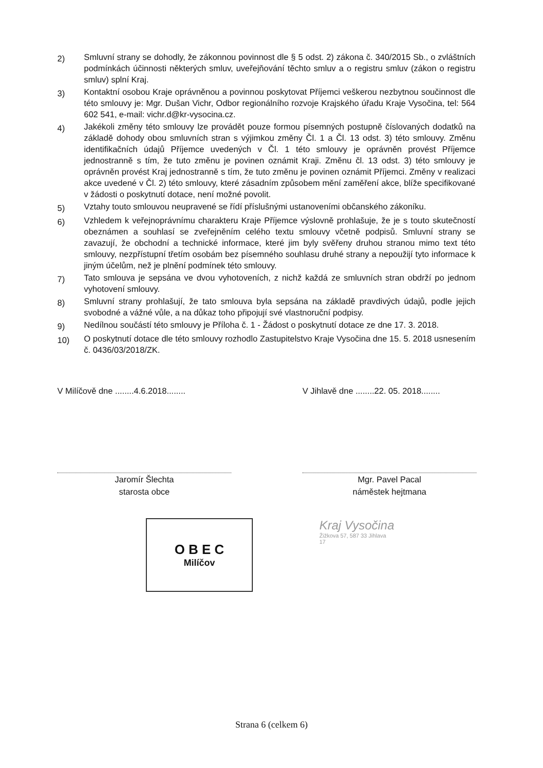2)
Smluvní strany se dohodly, že zákonnou povinnost dle § 5 odst. 2) zákona č. 340/2015 Sb., o zvláštních podmínkách účinnosti některých smluv, uveřejňování těchto smluv a o registru smluv (zákon o registru smluv) splní Kraj.
3)
Kontaktní osobou Kraje oprávněnou a povinnou poskytovat Příjemci veškerou nezbytnou součinnost dle této smlouvy je: Mgr. Dušan Vichr, Odbor regionálního rozvoje Krajského úřadu Kraje Vysočina, tel: 564 602 541, e-mail: vichr.d@kr-vysocina.cz.
4)
Jakékoli změny této smlouvy lze provádět pouze formou písemných postupně číslovaných dodatků na základě dohody obou smluvních stran s výjimkou změny Čl. 1 a Čl. 13 odst. 3) této smlouvy. Změnu identifikačních údajů Příjemce uvedených v Čl. 1 této smlouvy je oprávněn provést Příjemce jednostranně s tím, že tuto změnu je povinen oznámit Kraji. Změnu čl. 13 odst. 3) této smlouvy je oprávněn provést Kraj jednostranně s tím, že tuto změnu je povinen oznámit Příjemci. Změny v realizaci akce uvedené v Čl. 2) této smlouvy, které zásadním způsobem mění zaměření akce, blíže specifikované v žádosti o poskytnutí dotace, není možné povolit.
5)
Vztahy touto smlouvou neupravené se řídí příslušnými ustanoveními občanského zákoníku.
6)
Vzhledem k veřejnoprávnímu charakteru Kraje Příjemce výslovně prohlašuje, že je s touto skutečností obeznámen a souhlasí se zveřejněním celého textu smlouvy včetně podpisů. Smluvní strany se zavazují, že obchodní a technické informace, které jim byly svěřeny druhou stranou mimo text této smlouvy, nezpřístupní třetím osobám bez písemného souhlasu druhé strany a nepoužijí tyto informace k jiným účelům, než je plnění podmínek této smlouvy.
7)
Tato smlouva je sepsána ve dvou vyhotoveních, z nichž každá ze smluvních stran obdrží po jednom vyhotovení smlouvy.
8)
Smluvní strany prohlašují, že tato smlouva byla sepsána na základě pravdivých údajů, podle jejich svobodné a vážné vůle, a na důkaz toho připojují své vlastnoruční podpisy.
9)
Nedílnou součástí této smlouvy je Příloha č. 1 - Žádost o poskytnutí dotace ze dne 17. 3. 2018.
10)
O poskytnutí dotace dle této smlouvy rozhodlo Zastupitelstvo Kraje Vysočina dne 15. 5. 2018 usnesením č. 0436/03/2018/ZK.
V Milíčově dne ........4.6.2018........
Jaromír Šlechta
starosta obce
V Jihlavě dne ........22. 05. 2018........
Mgr. Pavel Pacal
náměstek hejtmana
O B E C
Milíčov
Kraj Vysočina
Žižkova 57, 587 33 Jihlava
17
Strana 6 (celkem 6)